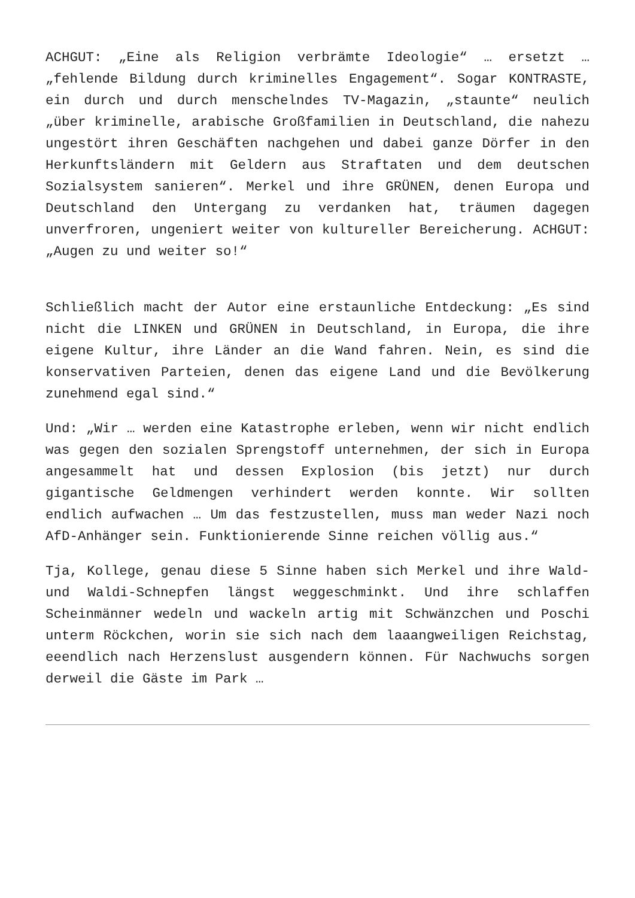ACHGUT: „Eine als Religion verbrämte Ideologie“ … ersetzt … „fehlende Bildung durch kriminelles Engagement“. Sogar KONTRASTE, ein durch und durch menschelndes TV-Magazin, „staunte“ neulich „über kriminelle, arabische Großfamilien in Deutschland, die nahezu ungestört ihren Geschäften nachgehen und dabei ganze Dörfer in den Herkunftsländern mit Geldern aus Straftaten und dem deutschen Sozialsystem sanieren“. Merkel und ihre GRÜNEN, denen Europa und Deutschland den Untergang zu verdanken hat, träumen dagegen unverfroren, ungeniert weiter von kultureller Bereicherung. ACHGUT: „Augen zu und weiter so!“
Schließlich macht der Autor eine erstaunliche Entdeckung: „Es sind nicht die LINKEN und GRÜNEN in Deutschland, in Europa, die ihre eigene Kultur, ihre Länder an die Wand fahren. Nein, es sind die konservativen Parteien, denen das eigene Land und die Bevölkerung zunehmend egal sind.“
Und: „Wir … werden eine Katastrophe erleben, wenn wir nicht endlich was gegen den sozialen Sprengstoff unternehmen, der sich in Europa angesammelt hat und dessen Explosion (bis jetzt) nur durch gigantische Geldmengen verhindert werden konnte. Wir sollten endlich aufwachen … Um das festzustellen, muss man weder Nazi noch AfD-Anhänger sein. Funktionierende Sinne reichen völlig aus.“
Tja, Kollege, genau diese 5 Sinne haben sich Merkel und ihre Wald- und Waldi-Schnepfen längst weggeschminkt. Und ihre schlaffen Scheinmänner wedeln und wackeln artig mit Schwänzchen und Poschi unterm Röckchen, worin sie sich nach dem laaangweiligen Reichstag, eeendlich nach Herzenslust ausgendern können. Für Nachwuchs sorgen derweil die Gäste im Park …